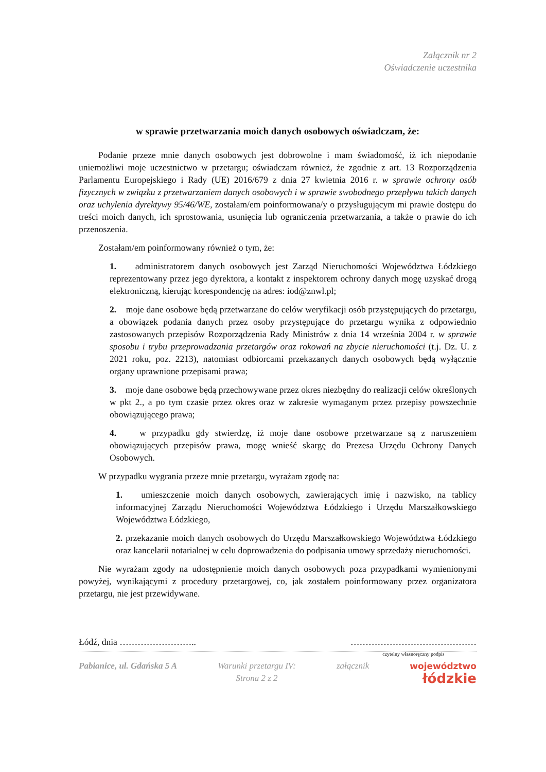Załącznik nr 2
Oświadczenie uczestnika
w sprawie przetwarzania moich danych osobowych oświadczam, że:
Podanie przeze mnie danych osobowych jest dobrowolne i mam świadomość, iż ich niepodanie uniemożliwi moje uczestnictwo w przetargu; oświadczam również, że zgodnie z art. 13 Rozporządzenia Parlamentu Europejskiego i Rady (UE) 2016/679 z dnia 27 kwietnia 2016 r. w sprawie ochrony osób fizycznych w związku z przetwarzaniem danych osobowych i w sprawie swobodnego przepływu takich danych oraz uchylenia dyrektywy 95/46/WE, zostałam/em poinformowana/y o przysługującym mi prawie dostępu do treści moich danych, ich sprostowania, usunięcia lub ograniczenia przetwarzania, a także o prawie do ich przenoszenia.
Zostałam/em poinformowany również o tym, że:
1. administratorem danych osobowych jest Zarząd Nieruchomości Województwa Łódzkiego reprezentowany przez jego dyrektora, a kontakt z inspektorem ochrony danych mogę uzyskać drogą elektroniczną, kierując korespondencję na adres: iod@znwl.pl;
2. moje dane osobowe będą przetwarzane do celów weryfikacji osób przystępujących do przetargu, a obowiązek podania danych przez osoby przystępujące do przetargu wynika z odpowiednio zastosowanych przepisów Rozporządzenia Rady Ministrów z dnia 14 września 2004 r. w sprawie sposobu i trybu przeprowadzania przetargów oraz rokowań na zbycie nieruchomości (t.j. Dz. U. z 2021 roku, poz. 2213), natomiast odbiorcami przekazanych danych osobowych będą wyłącznie organy uprawnione przepisami prawa;
3. moje dane osobowe będą przechowywane przez okres niezbędny do realizacji celów określonych w pkt 2., a po tym czasie przez okres oraz w zakresie wymaganym przez przepisy powszechnie obowiązującego prawa;
4. w przypadku gdy stwierdzę, iż moje dane osobowe przetwarzane są z naruszeniem obowiązujących przepisów prawa, mogę wnieść skargę do Prezesa Urzędu Ochrony Danych Osobowych.
W przypadku wygrania przeze mnie przetargu, wyrażam zgodę na:
1. umieszczenie moich danych osobowych, zawierających imię i nazwisko, na tablicy informacyjnej Zarządu Nieruchomości Województwa Łódzkiego i Urzędu Marszałkowskiego Województwa Łódzkiego,
2. przekazanie moich danych osobowych do Urzędu Marszałkowskiego Województwa Łódzkiego oraz kancelarii notarialnej w celu doprowadzenia do podpisania umowy sprzedaży nieruchomości.
Nie wyrażam zgody na udostępnienie moich danych osobowych poza przypadkami wymienionymi powyżej, wynikającymi z procedury przetargowej, co, jak zostałem poinformowany przez organizatora przetargu, nie jest przewidywane.
Łódź, dnia …………………….. ……………………………………
czytelny własnoręczny podpis
Pabianice, ul. Gdańska 5 A Warunki przetargu IV:
Strona 2 z 2 załącznik województwo
łódzkie